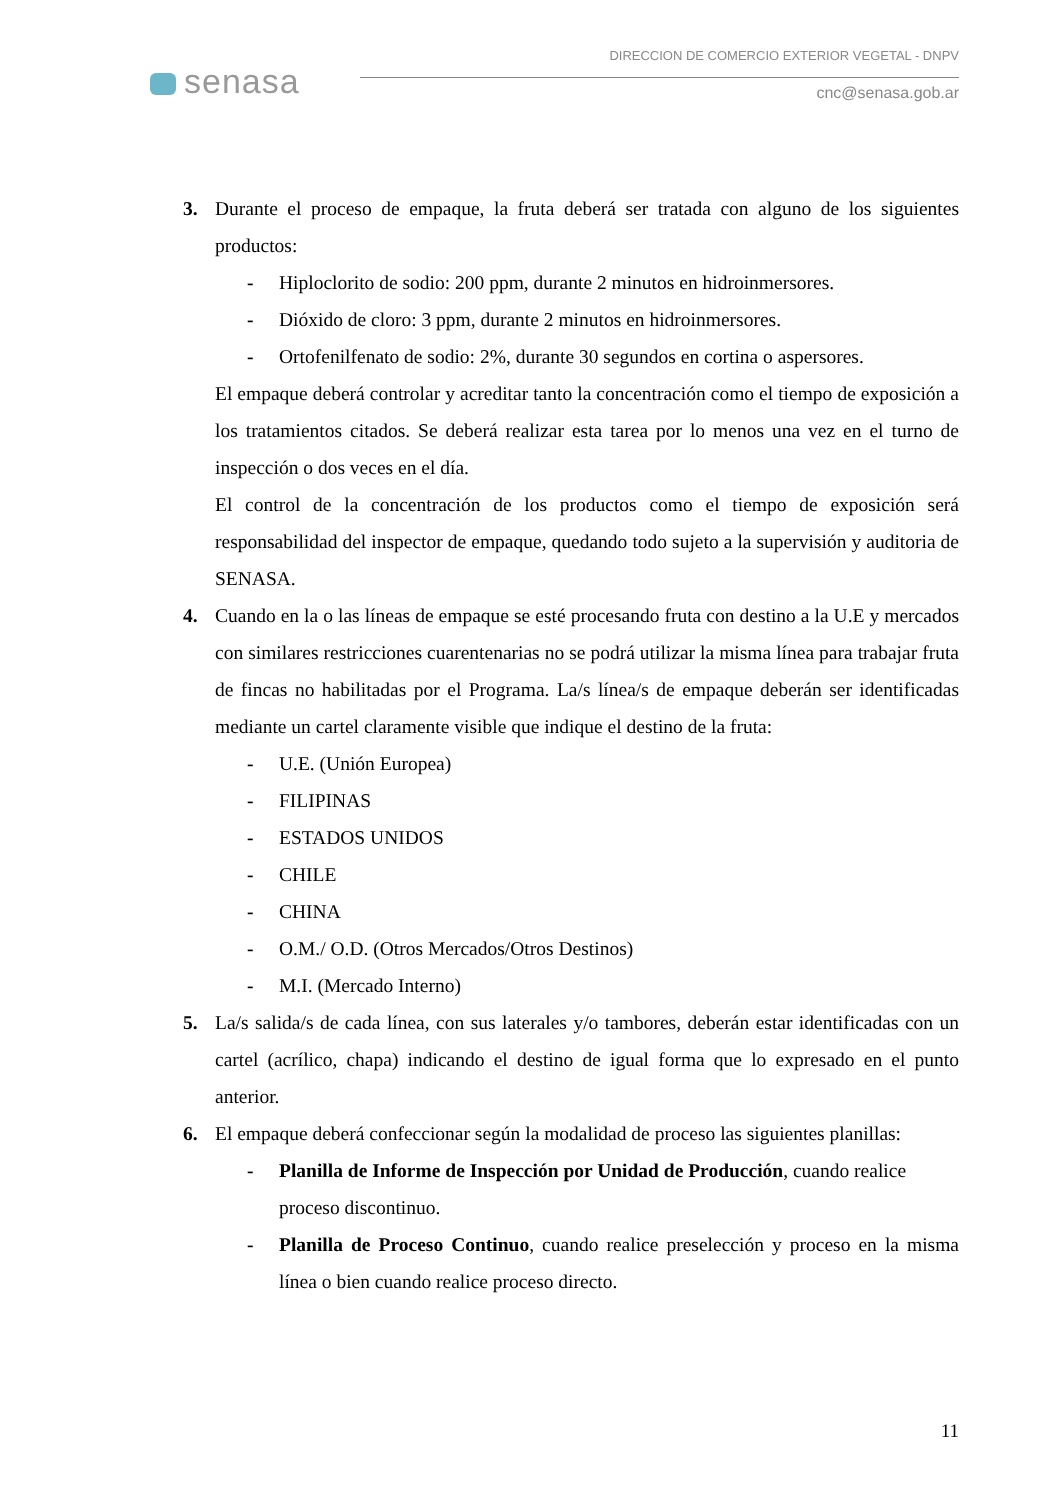senasa
DIRECCION DE COMERCIO EXTERIOR VEGETAL - DNPV
cnc@senasa.gob.ar
3. Durante el proceso de empaque, la fruta deberá ser tratada con alguno de los siguientes productos:
- Hiploclorito de sodio: 200 ppm, durante 2 minutos en hidroinmersores.
- Dióxido de cloro: 3 ppm, durante 2 minutos en hidroinmersores.
- Ortofenilfenato de sodio: 2%, durante 30 segundos en cortina o aspersores.
El empaque deberá controlar y acreditar tanto la concentración como el tiempo de exposición a los tratamientos citados. Se deberá realizar esta tarea por lo menos una vez en el turno de inspección o dos veces en el día.
El control de la concentración de los productos como el tiempo de exposición será responsabilidad del inspector de empaque, quedando todo sujeto a la supervisión y auditoria de SENASA.
4. Cuando en la o las líneas de empaque se esté procesando fruta con destino a la U.E y mercados con similares restricciones cuarentenarias no se podrá utilizar la misma línea para trabajar fruta de fincas no habilitadas por el Programa. La/s línea/s de empaque deberán ser identificadas mediante un cartel claramente visible que indique el destino de la fruta:
- U.E. (Unión Europea)
- FILIPINAS
- ESTADOS UNIDOS
- CHILE
- CHINA
- O.M./ O.D. (Otros Mercados/Otros Destinos)
- M.I. (Mercado Interno)
5. La/s salida/s de cada línea, con sus laterales y/o tambores, deberán estar identificadas con un cartel (acrílico, chapa) indicando el destino de igual forma que lo expresado en el punto anterior.
6. El empaque deberá confeccionar según la modalidad de proceso las siguientes planillas:
- Planilla de Informe de Inspección por Unidad de Producción, cuando realice proceso discontinuo.
- Planilla de Proceso Continuo, cuando realice preselección y proceso en la misma línea o bien cuando realice proceso directo.
11